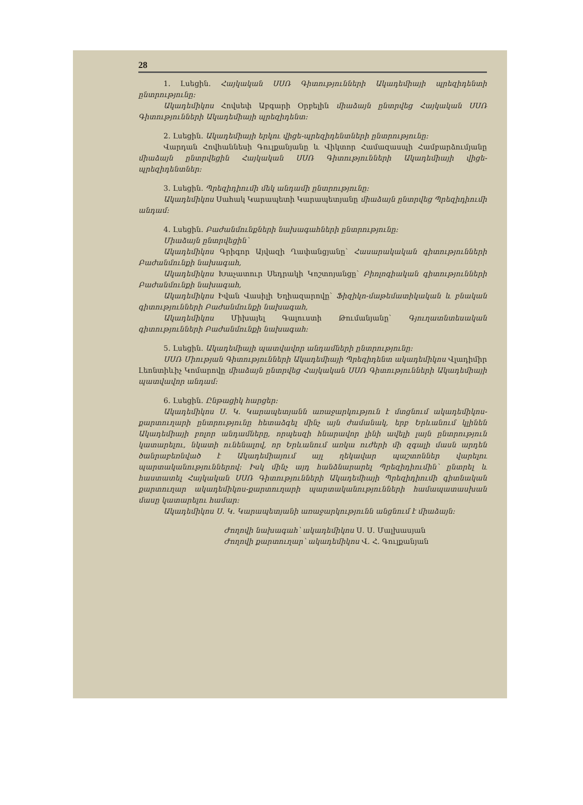28
1. Լսեցին. Հայկական ՍՍՌ Գիտությունների Ակադեմիայի պրեզիդենտի ընտրությունը։
Ակադեմիկոս Հովսեփ Աբգարի Օրբելին միաձայն ընտրվեց Հայկական ՍՍՌ Գիտությունների Ակադեմիայի պրեզիդենտ։
2. Լսեցին. Ակադեմիայի երկու վիցե-պրեզիդենտների ընտրությունը։
Վարդան Հովհաննեսի Գուլքանյանը և Վիկտոր Համազասպի Համբարձումյանը միաձայն ընտրվեցին Հայկական ՍՍՌ Գիտությունների Ակադեմիայի վիցե-պրեզիդենտներ։
3. Լսեցին. Պրեզիդիումի մեկ անդամի ընտրությունը։
Ակադեմիկոս Սահակ Կարապետի Կարապետյանը միաձայն ընտրվեց Պրեզիդիումի անդամ։
4. Լսեցին. Բաժանմունքների նախագահների ընտրությունը։
Միաձայն ընտրվեցին՝
Ակադեմիկոս Գրիգոր Այվազի Ղափանցյանը՝ Հասարակական գիտությունների Բաժանմունքի նախագահ,
Ակադեմիկոս Խաչատուր Սեդրակի Կոշտոյանցը՝ Բիոլոգիական գիտությունների Բաժանմունքի նախագահ,
Ակադեմիկոս Իվան Վասիլի Եղիազարովը՝ Ֆիզիկո-մաթեմատիկական և բնական գիտությունների Բաժանմունքի նախագահ,
Ակադեմիկոս Միխայել Գալուստի Թումանյանը՝ Գյուղատնտեսական գիտությունների Բաժանմունքի նախագահ։
5. Լսեցին. Ակադեմիայի պատվավոր անդամների ընտրությունը։
ՍՍՌ Միության Գիտությունների Ակադեմիայի Պրեզիդենտ ակադեմիկոս Վլադիմիր Լեոնտիևիչ Կոմարովը միաձայն ընտրվեց Հայկական ՍՍՌ Գիտությունների Ակադեմիայի պատվավոր անդամ։
6. Լսեցին. Ընթացիկ հարցեր։
Ակադեմիկոս Ս. Կ. Կարապետյանն առաջարկություն է մտցնում ակադեմիկոս-քարտուղարի ընտրությունը հետաձգել մինչ այն ժամանակ, երբ Երևանում կլինեն Ակադեմիայի բոլոր անդամները, որպեսզի հնարավոր լինի ավելի լայն ընտրություն կատարելու, նկատի ունենալով, որ Երևանում առկա ուժերի մի զգալի մասն արդեն ծանրաբեռնված է Ակադեմիայում այլ ղեկավար պաշտոններ վարելու պարտականություններով։ Իսկ մինչ այդ հանձնարարել Պրեզիդիումին՝ ընտրել և հաստատել Հայկական ՍՍՌ Գիտությունների Ակադեմիայի Պրեզիդիումի գիտնական քարտուղար ակադեմիկոս-քարտուղարի պարտականությունների համապատասխան մասը կատարելու համար։
Ակադեմիկոս Ս. Կ. Կարապետյանի առաջարկությունն անցնում է միաձայն։
Ժողովի նախագահ՝ ակադեմիկոս Ս. Ս. Մալխասյան
Ժողովի քարտուղար՝ ակադեմիկոս Վ. Հ. Գուլքանյան